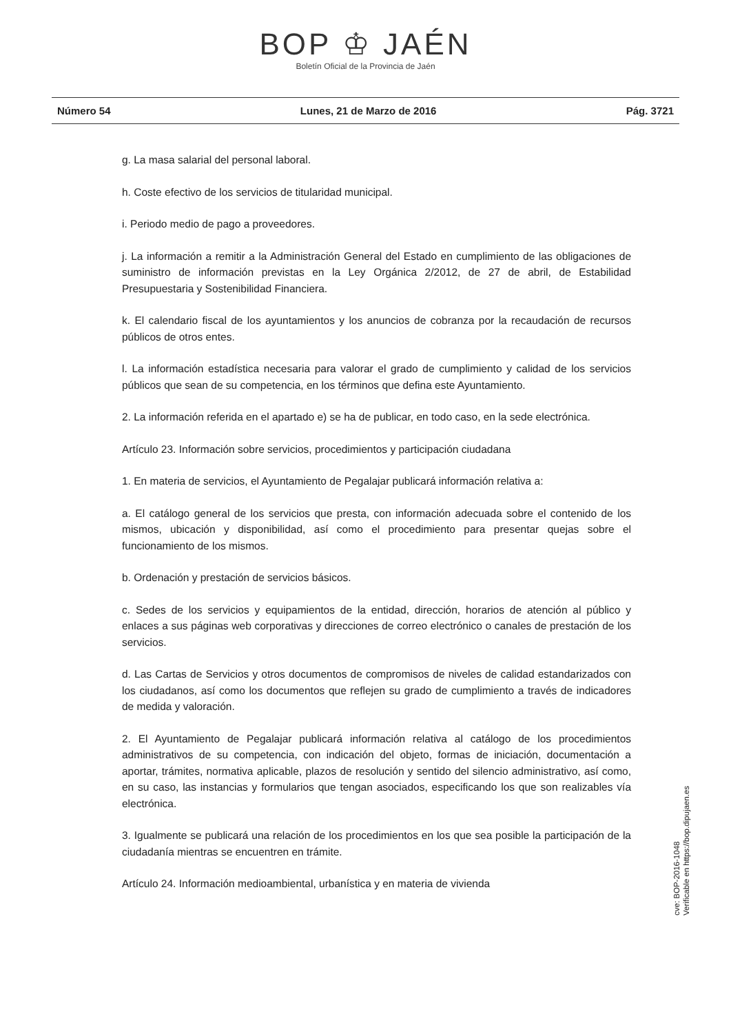BOP ♔ JAÉN
Boletín Oficial de la Provincia de Jaén
Número 54 Lunes, 21 de Marzo de 2016 Pág. 3721
g. La masa salarial del personal laboral.
h. Coste efectivo de los servicios de titularidad municipal.
i. Periodo medio de pago a proveedores.
j. La información a remitir a la Administración General del Estado en cumplimiento de las obligaciones de suministro de información previstas en la Ley Orgánica 2/2012, de 27 de abril, de Estabilidad Presupuestaria y Sostenibilidad Financiera.
k. El calendario fiscal de los ayuntamientos y los anuncios de cobranza por la recaudación de recursos públicos de otros entes.
l. La información estadística necesaria para valorar el grado de cumplimiento y calidad de los servicios públicos que sean de su competencia, en los términos que defina este Ayuntamiento.
2. La información referida en el apartado e) se ha de publicar, en todo caso, en la sede electrónica.
Artículo 23. Información sobre servicios, procedimientos y participación ciudadana
1. En materia de servicios, el Ayuntamiento de Pegalajar publicará información relativa a:
a. El catálogo general de los servicios que presta, con información adecuada sobre el contenido de los mismos, ubicación y disponibilidad, así como el procedimiento para presentar quejas sobre el funcionamiento de los mismos.
b. Ordenación y prestación de servicios básicos.
c. Sedes de los servicios y equipamientos de la entidad, dirección, horarios de atención al público y enlaces a sus páginas web corporativas y direcciones de correo electrónico o canales de prestación de los servicios.
d. Las Cartas de Servicios y otros documentos de compromisos de niveles de calidad estandarizados con los ciudadanos, así como los documentos que reflejen su grado de cumplimiento a través de indicadores de medida y valoración.
2. El Ayuntamiento de Pegalajar publicará información relativa al catálogo de los procedimientos administrativos de su competencia, con indicación del objeto, formas de iniciación, documentación a aportar, trámites, normativa aplicable, plazos de resolución y sentido del silencio administrativo, así como, en su caso, las instancias y formularios que tengan asociados, especificando los que son realizables vía electrónica.
3. Igualmente se publicará una relación de los procedimientos en los que sea posible la participación de la ciudadanía mientras se encuentren en trámite.
Artículo 24. Información medioambiental, urbanística y en materia de vivienda
cve: BOP-2016-1048
Verificable en https://bop.dipujaen.es